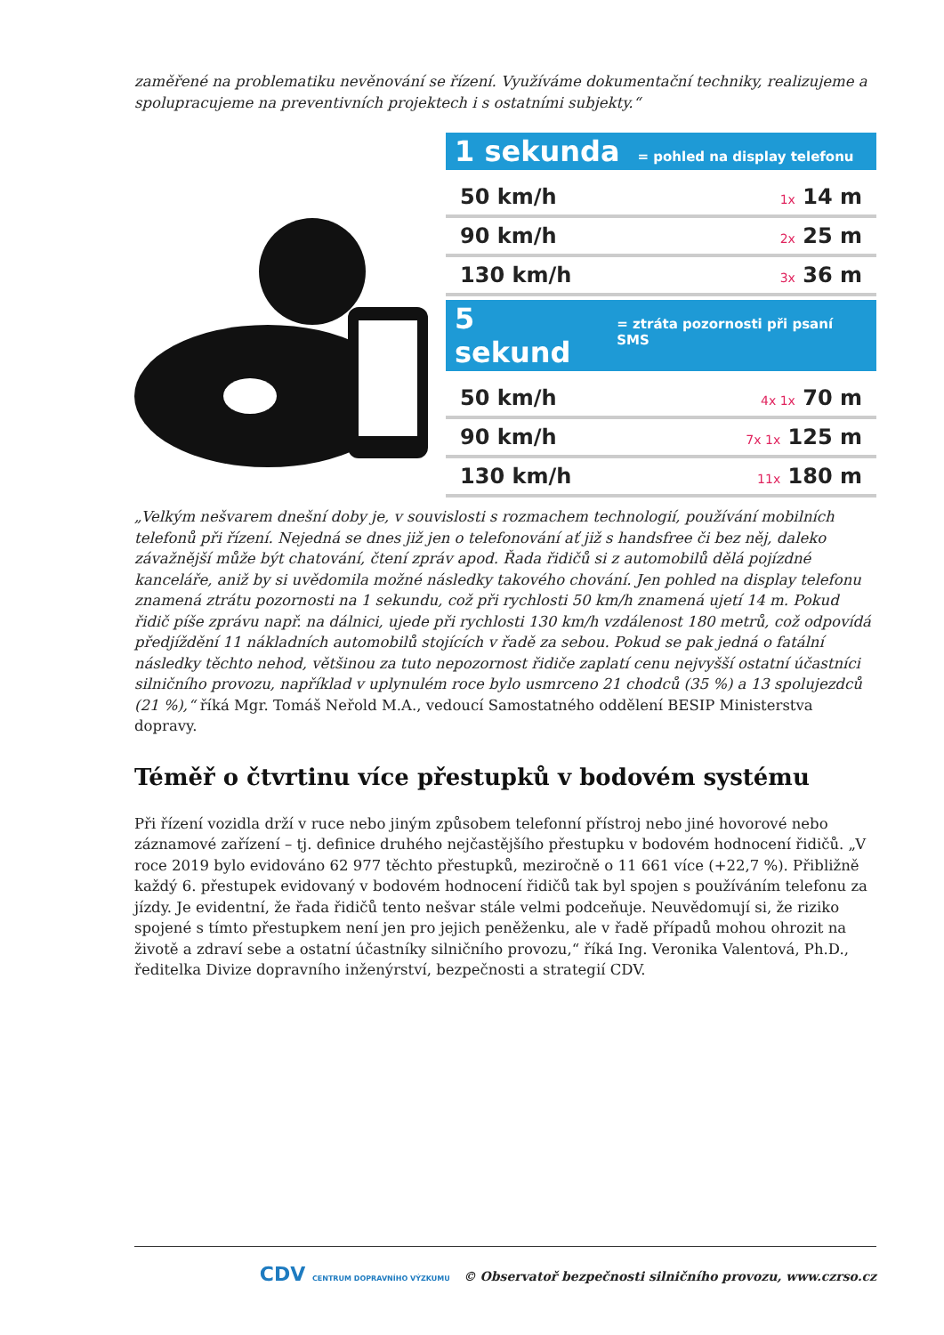zaměřené na problematiku nevěnování se řízení. Využíváme dokumentační techniky, realizujeme a spolupracujeme na preventivních projektech i s ostatními subjekty.“
1 sekunda = pohled na display telefonu
50 km/h 1x 14 m
90 km/h 2x 25 m
130 km/h 3x 36 m
5 sekund = ztráta pozornosti při psaní SMS
50 km/h 4x 1x 70 m
90 km/h 7x 1x 125 m
130 km/h 11x 180 m
„Velkým nešvarem dnešní doby je, v souvislosti s rozmachem technologií, používání mobilních telefonů při řízení. Nejedná se dnes již jen o telefonování ať již s handsfree či bez něj, daleko závažnější může být chatování, čtení zpráv apod. Řada řidičů si z automobilů dělá pojízdné kanceláře, aniž by si uvědomila možné následky takového chování. Jen pohled na display telefonu znamená ztrátu pozornosti na 1 sekundu, což při rychlosti 50 km/h znamená ujetí 14 m. Pokud řidič píše zprávu např. na dálnici, ujede při rychlosti 130 km/h vzdálenost 180 metrů, což odpovídá předjíždění 11 nákladních automobilů stojících v řadě za sebou. Pokud se pak jedná o fatální následky těchto nehod, většinou za tuto nepozornost řidiče zaplatí cenu nejvyšší ostatní účastníci silničního provozu, například v uplynulém roce bylo usmrceno 21 chodců (35 %) a 13 spolujezdců (21 %),“ říká Mgr. Tomáš Neřold M.A., vedoucí Samostatného oddělení BESIP Ministerstva dopravy.
Téměř o čtvrtinu více přestupků v bodovém systému
Při řízení vozidla drží v ruce nebo jiným způsobem telefonní přístroj nebo jiné hovorové nebo záznamové zařízení – tj. definice druhého nejčastějšího přestupku v bodovém hodnocení řidičů. „V roce 2019 bylo evidováno 62 977 těchto přestupků, meziročně o 11 661 více (+22,7 %). Přibližně každý 6. přestupek evidovaný v bodovém hodnocení řidičů tak byl spojen s používáním telefonu za jízdy. Je evidentní, že řada řidičů tento nešvar stále velmi podceňuje. Neuvědomují si, že riziko spojené s tímto přestupkem není jen pro jejich peněženku, ale v řadě případů mohou ohrozit na životě a zdraví sebe a ostatní účastníky silničního provozu,“ říká Ing. Veronika Valentová, Ph.D., ředitelka Divize dopravního inženýrství, bezpečnosti a strategií CDV.
CDV CENTRUM DOPRAVNÍHO VÝZKUMU © Observatoř bezpečnosti silničního provozu, www.czrso.cz